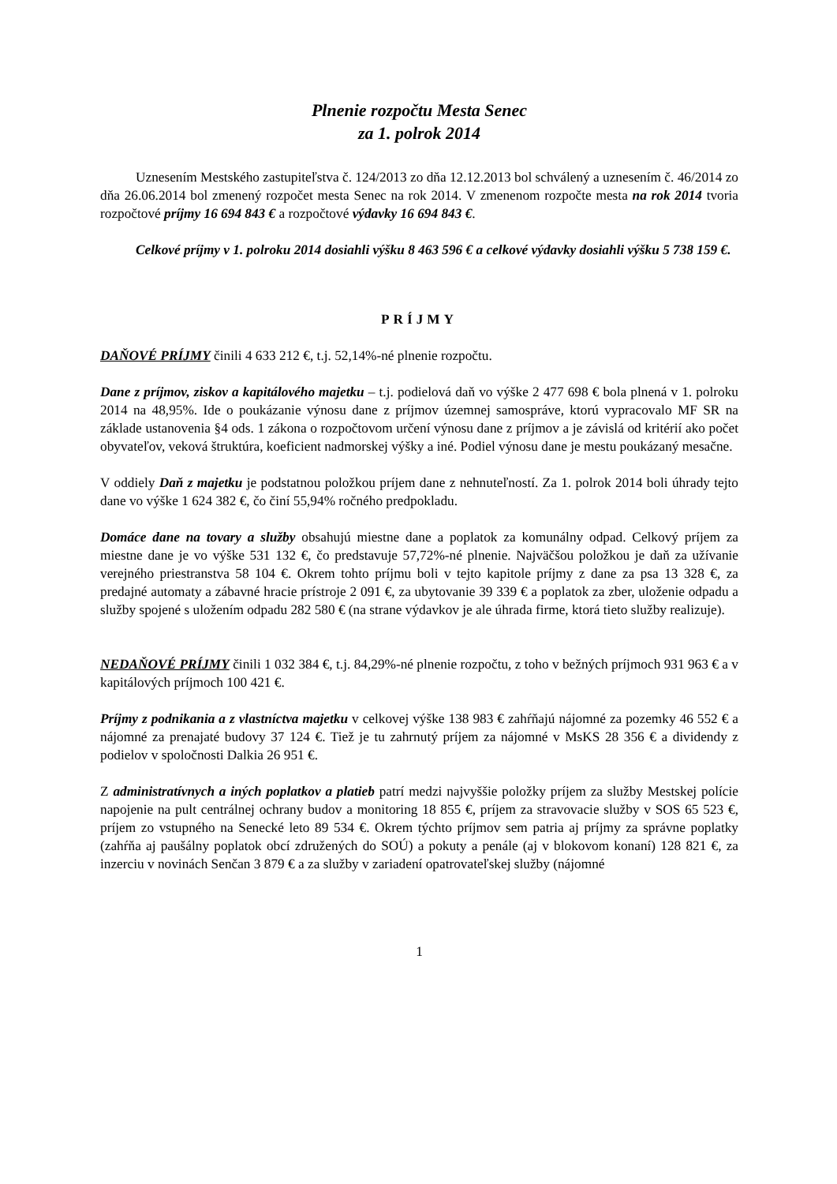Plnenie rozpočtu Mesta Senec
za 1. polrok 2014
Uznesením Mestského zastupiteľstva č. 124/2013 zo dňa 12.12.2013 bol schválený a uznesením č. 46/2014 zo dňa 26.06.2014 bol zmenený rozpočet mesta Senec na rok 2014. V zmenenom rozpočte mesta na rok 2014 tvoria rozpočtové príjmy 16 694 843 € a rozpočtové výdavky 16 694 843 €.
Celkové príjmy v 1. polroku 2014 dosiahli výšku 8 463 596 € a celkové výdavky dosiahli výšku 5 738 159 €.
PRÍJMY
DAŇOVÉ PRÍJMY činili 4 633 212 €, t.j. 52,14%-né plnenie rozpočtu.
Dane z príjmov, ziskov a kapitálového majetku – t.j. podielová daň vo výške 2 477 698 € bola plnená v 1. polroku 2014 na 48,95%. Ide o poukázanie výnosu dane z príjmov územnej samospráve, ktorú vypracovalo MF SR na základe ustanovenia §4 ods. 1 zákona o rozpočtovom určení výnosu dane z príjmov a je závislá od kritérií ako počet obyvateľov, veková štruktúra, koeficient nadmorskej výšky a iné. Podiel výnosu dane je mestu poukázaný mesačne.
V oddiely Daň z majetku je podstatnou položkou príjem dane z nehnuteľností. Za 1. polrok 2014 boli úhrady tejto dane vo výške 1 624 382 €, čo činí 55,94% ročného predpokladu.
Domáce dane na tovary a služby obsahujú miestne dane a poplatok za komunálny odpad. Celkový príjem za miestne dane je vo výške 531 132 €, čo predstavuje 57,72%-né plnenie. Najväčšou položkou je daň za užívanie verejného priestranstva 58 104 €. Okrem tohto príjmu boli v tejto kapitole príjmy z dane za psa 13 328 €, za predajné automaty a zábavné hracie prístroje 2 091 €, za ubytovanie 39 339 € a poplatok za zber, uloženie odpadu a služby spojené s uložením odpadu 282 580 € (na strane výdavkov je ale úhrada firme, ktorá tieto služby realizuje).
NEDAŇOVÉ PRÍJMY činili 1 032 384 €, t.j. 84,29%-né plnenie rozpočtu, z toho v bežných príjmoch 931 963 € a v kapitálových príjmoch 100 421 €.
Príjmy z podnikania a z vlastníctva majetku v celkovej výške 138 983 € zahŕňajú nájomné za pozemky 46 552 € a nájomné za prenajaté budovy 37 124 €. Tiež je tu zahrnutý príjem za nájomné v MsKS 28 356 € a dividendy z podielov v spoločnosti Dalkia 26 951 €.
Z administratívnych a iných poplatkov a platieb patrí medzi najvyššie položky príjem za služby Mestskej polície napojenie na pult centrálnej ochrany budov a monitoring 18 855 €, príjem za stravovacie služby v SOS 65 523 €, príjem zo vstupného na Senecké leto 89 534 €. Okrem týchto príjmov sem patria aj príjmy za správne poplatky (zahŕňa aj paušálny poplatok obcí združených do SOÚ) a pokuty a penále (aj v blokovom konaní) 128 821 €, za inzerciu v novinách Senčan 3 879 € a za služby v zariadení opatrovateľskej služby (nájomné
1